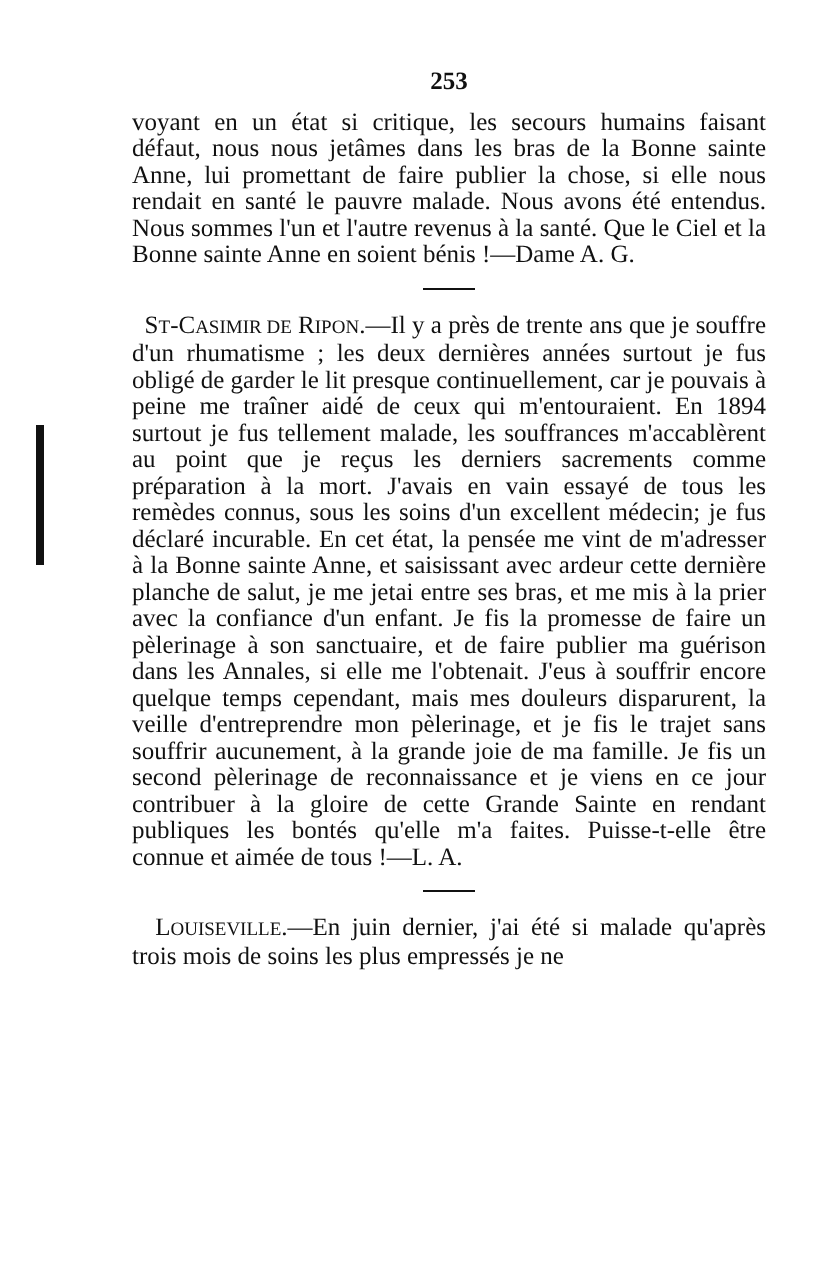253
voyant en un état si critique, les secours humains faisant défaut, nous nous jetâmes dans les bras de la Bonne sainte Anne, lui promettant de faire publier la chose, si elle nous rendait en santé le pauvre malade. Nous avons été entendus. Nous sommes l'un et l'autre revenus à la santé. Que le Ciel et la Bonne sainte Anne en soient bénis !—Dame A. G.
ST-CASIMIR DE RIPON.—Il y a près de trente ans que je souffre d'un rhumatisme ; les deux dernières années surtout je fus obligé de garder le lit presque continuellement, car je pouvais à peine me traîner aidé de ceux qui m'entouraient. En 1894 surtout je fus tellement malade, les souffrances m'accablèrent au point que je reçus les derniers sacrements comme préparation à la mort. J'avais en vain essayé de tous les remèdes connus, sous les soins d'un excellent médecin; je fus déclaré incurable. En cet état, la pensée me vint de m'adresser à la Bonne sainte Anne, et saisissant avec ardeur cette dernière planche de salut, je me jetai entre ses bras, et me mis à la prier avec la confiance d'un enfant. Je fis la promesse de faire un pèlerinage à son sanctuaire, et de faire publier ma guérison dans les Annales, si elle me l'obtenait. J'eus à souffrir encore quelque temps cependant, mais mes douleurs disparurent, la veille d'entreprendre mon pèlerinage, et je fis le trajet sans souffrir aucunement, à la grande joie de ma famille. Je fis un second pèlerinage de reconnaissance et je viens en ce jour contribuer à la gloire de cette Grande Sainte en rendant publiques les bontés qu'elle m'a faites. Puisse-t-elle être connue et aimée de tous !—L. A.
LOUISEVILLE.—En juin dernier, j'ai été si malade qu'après trois mois de soins les plus empressés je ne